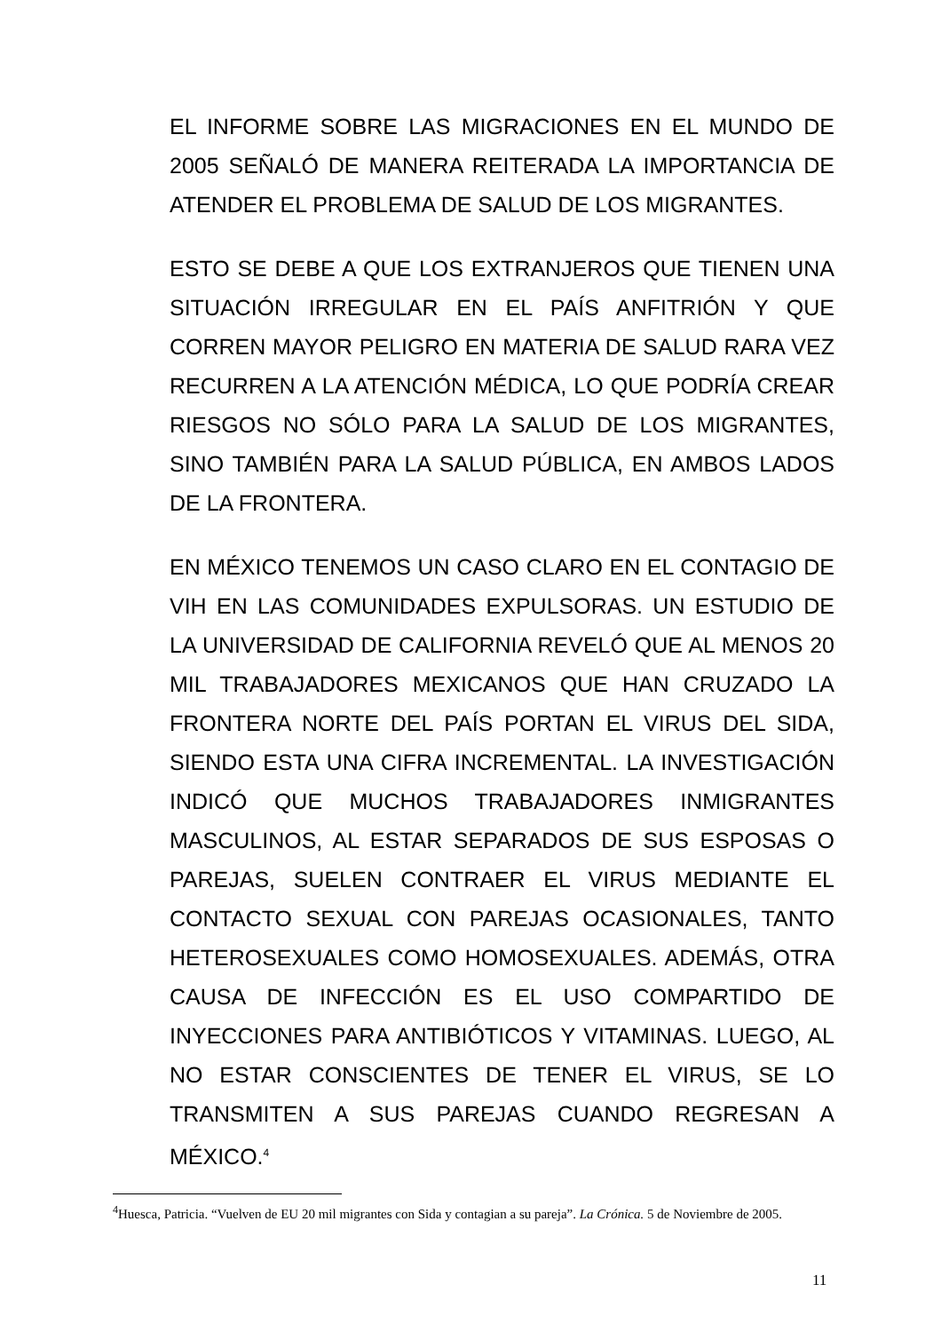EL INFORME SOBRE LAS MIGRACIONES EN EL MUNDO DE 2005 SEÑALÓ DE MANERA REITERADA LA IMPORTANCIA DE ATENDER EL PROBLEMA DE SALUD DE LOS MIGRANTES.
ESTO SE DEBE A QUE LOS EXTRANJEROS QUE TIENEN UNA SITUACIÓN IRREGULAR EN EL PAÍS ANFITRIÓN Y QUE CORREN MAYOR PELIGRO EN MATERIA DE SALUD RARA VEZ RECURREN A LA ATENCIÓN MÉDICA, LO QUE PODRÍA CREAR RIESGOS NO SÓLO PARA LA SALUD DE LOS MIGRANTES, SINO TAMBIÉN PARA LA SALUD PÚBLICA, EN AMBOS LADOS DE LA FRONTERA.
EN MÉXICO TENEMOS UN CASO CLARO EN EL CONTAGIO DE VIH EN LAS COMUNIDADES EXPULSORAS. UN ESTUDIO DE LA UNIVERSIDAD DE CALIFORNIA REVELÓ QUE AL MENOS 20 MIL TRABAJADORES MEXICANOS QUE HAN CRUZADO LA FRONTERA NORTE DEL PAÍS PORTAN EL VIRUS DEL SIDA, SIENDO ESTA UNA CIFRA INCREMENTAL. LA INVESTIGACIÓN INDICÓ QUE MUCHOS TRABAJADORES INMIGRANTES MASCULINOS, AL ESTAR SEPARADOS DE SUS ESPOSAS O PAREJAS, SUELEN CONTRAER EL VIRUS MEDIANTE EL CONTACTO SEXUAL CON PAREJAS OCASIONALES, TANTO HETEROSEXUALES COMO HOMOSEXUALES. ADEMÁS, OTRA CAUSA DE INFECCIÓN ES EL USO COMPARTIDO DE INYECCIONES PARA ANTIBIÓTICOS Y VITAMINAS. LUEGO, AL NO ESTAR CONSCIENTES DE TENER EL VIRUS, SE LO TRANSMITEN A SUS PAREJAS CUANDO REGRESAN A MÉXICO.<sup>4</sup>
<sup>4</sup> Huesca, Patricia. “Vuelven de EU 20 mil migrantes con Sida y contagian a su pareja”. La Crónica. 5 de Noviembre de 2005.
11